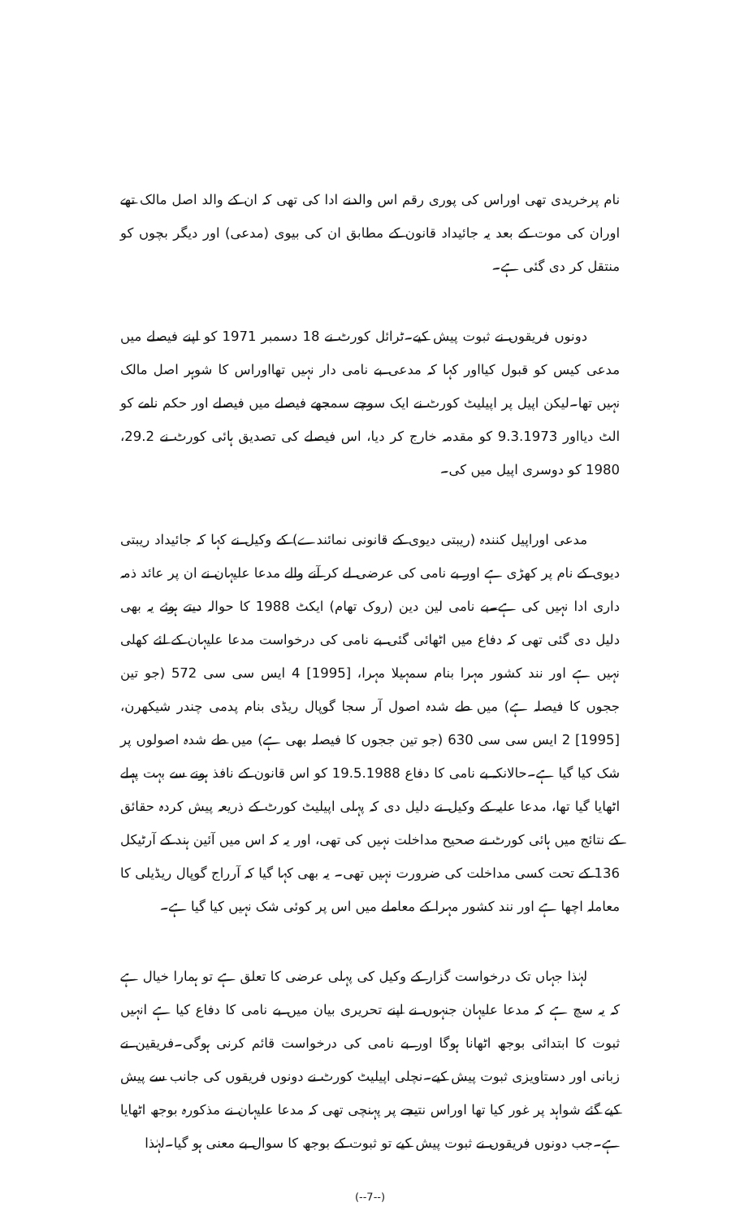نام پرخریدی تھی اوراس کی پوری رقم اس والدنے ادا کی تھی کہ ان کے والد اصل مالک تھے اوران کی موت کے بعد یہ جائیداد قانون کے مطابق ان کی بیوی (مدعی) اور دیگر بچوں کو منتقل کر دی گئی ہے۔
دونوں فریقوں نے ثبوت پیش کیے۔ٹرائل کورٹ نے 18 دسمبر 1971 کو اپنے فیصلے میں مدعی کیس کو قبول کیااور کہا کہ مدعی بے نامی دار نہیں تھااوراس کا شوہر اصل مالک نہیں تھا۔لیکن اپیل پر اپیلیٹ کورٹ نے ایک سوچے سمجھے فیصلے میں فیصلے اور حکم نامے کو الٹ دیااور 9.3.1973 کو مقدمہ خارج کر دیا، اس فیصلے کی تصدیق ہائی کورٹ نے 29.2، 1980 کو دوسری اپیل میں کی۔
مدعی اوراپیل کنندہ (ریبتی دیوی کے قانونی نمائندے) کے وکیل نے کہا کہ جائیداد ریبتی دیوی کے نام پر کھڑی ہے اور بے نامی کی عرضی لے کر آنے والے مدعا علیہان نے ان پر عائد ذمہ داری ادا نہیں کی ہے۔بے نامی لین دین (روک تھام) ایکٹ 1988 کا حوالہ دیتے ہوئے یہ بھی دلیل دی گئی تھی کہ دفاع میں اٹھائی گئی بے نامی کی درخواست مدعا علیہان کے لئے کھلی نہیں ہے اور نند کشور مہرا بنام سمہیلا مہرا، [1995] 4 ایس سی سی 572 (جو تین ججوں کا فیصلہ ہے) میں طے شدہ اصول آر سجا گوپال ریڈی بنام پدمی چندر شیکھرن، [1995] 2 ایس سی سی 630 (جو تین ججوں کا فیصلہ بھی ہے) میں طے شدہ اصولوں پر شک کیا گیا ہے۔حالانکہ بے نامی کا دفاع 19.5.1988 کو اس قانون کے نافذ ہونے سے بہت پہلے اٹھایا گیا تھا، مدعا علیہ کے وکیل نے دلیل دی کہ پہلی اپیلیٹ کورٹ کے ذریعہ پیش کردہ حقائق کے نتائج میں ہائی کورٹ نے صحیح مداخلت نہیں کی تھی، اور یہ کہ اس میں آئین ہند کے آرٹیکل 136 کے تحت کسی مداخلت کی ضرورت نہیں تھی۔ یہ بھی کہا گیا کہ آرراج گوپال ریڈیلی کا معاملہ اچھا ہے اور نند کشور مہرا کے معاملے میں اس پر کوئی شک نہیں کیا گیا ہے۔
لہٰذا جہاں تک درخواست گزار کے وکیل کی پہلی عرضی کا تعلق ہے تو ہمارا خیال ہے کہ یہ سچ ہے کہ مدعا علیہان جنہوں نے اپنے تحریری بیان میں بے نامی کا دفاع کیا ہے انہیں ثبوت کا ابتدائی بوجھ اٹھانا ہوگا اور بے نامی کی درخواست قائم کرنی ہوگی۔فریقین نے زبانی اور دستاویزی ثبوت پیش کیے۔نچلی اپیلیٹ کورٹ نے دونوں فریقوں کی جانب سے پیش کیے گئے شواہد پر غور کیا تھا اوراس نتیجے پر پہنچی تھی کہ مدعا علیہان نے مذکورہ بوجھ اٹھایا ہے۔جب دونوں فریقوں نے ثبوت پیش کیے تو ثبوت کے بوجھ کا سوال بے معنی ہو گیا۔لہٰذا
(--7--)